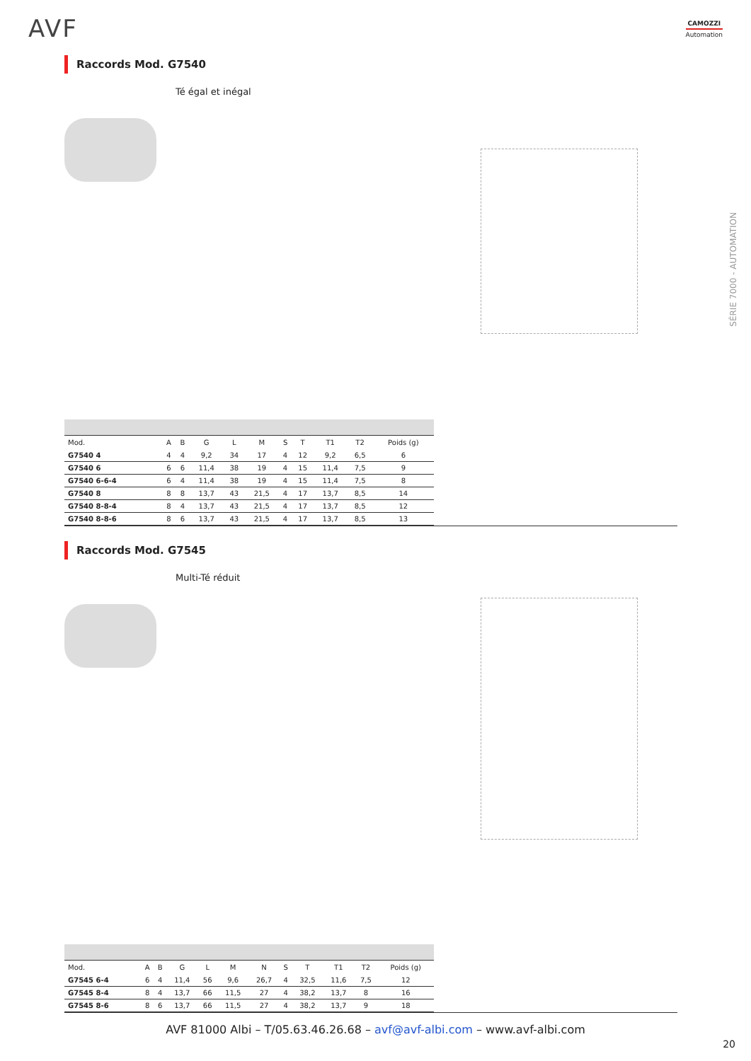AVF CAMOZZI
Automation
SÉRIE 7000 - AUTOMATION
Raccords Mod. G7540
Té égal et inégal
| Mod. | A | B | G | L | M | S | T | T1 | T2 | Poids (g) |
| --- | --- | --- | --- | --- | --- | --- | --- | --- | --- | --- |
| G7540 4 | 4 | 4 | 9,2 | 34 | 17 | 4 | 12 | 9,2 | 6,5 | 6 |
| G7540 6 | 6 | 6 | 11,4 | 38 | 19 | 4 | 15 | 11,4 | 7,5 | 9 |
| G7540 6-6-4 | 6 | 4 | 11,4 | 38 | 19 | 4 | 15 | 11,4 | 7,5 | 8 |
| G7540 8 | 8 | 8 | 13,7 | 43 | 21,5 | 4 | 17 | 13,7 | 8,5 | 14 |
| G7540 8-8-4 | 8 | 4 | 13,7 | 43 | 21,5 | 4 | 17 | 13,7 | 8,5 | 12 |
| G7540 8-8-6 | 8 | 6 | 13,7 | 43 | 21,5 | 4 | 17 | 13,7 | 8,5 | 13 |
Raccords Mod. G7545
Multi-Té réduit
| Mod. | A | B | G | L | M | N | S | T | T1 | T2 | Poids (g) |
| --- | --- | --- | --- | --- | --- | --- | --- | --- | --- | --- | --- |
| G7545 6-4 | 6 | 4 | 11,4 | 56 | 9,6 | 26,7 | 4 | 32,5 | 11,6 | 7,5 | 12 |
| G7545 8-4 | 8 | 4 | 13,7 | 66 | 11,5 | 27 | 4 | 38,2 | 13,7 | 8 | 16 |
| G7545 8-6 | 8 | 6 | 13,7 | 66 | 11,5 | 27 | 4 | 38,2 | 13,7 | 9 | 18 |
AVF 81000 Albi – T/05.63.46.26.68 – avf@avf-albi.com – www.avf-albi.com
20